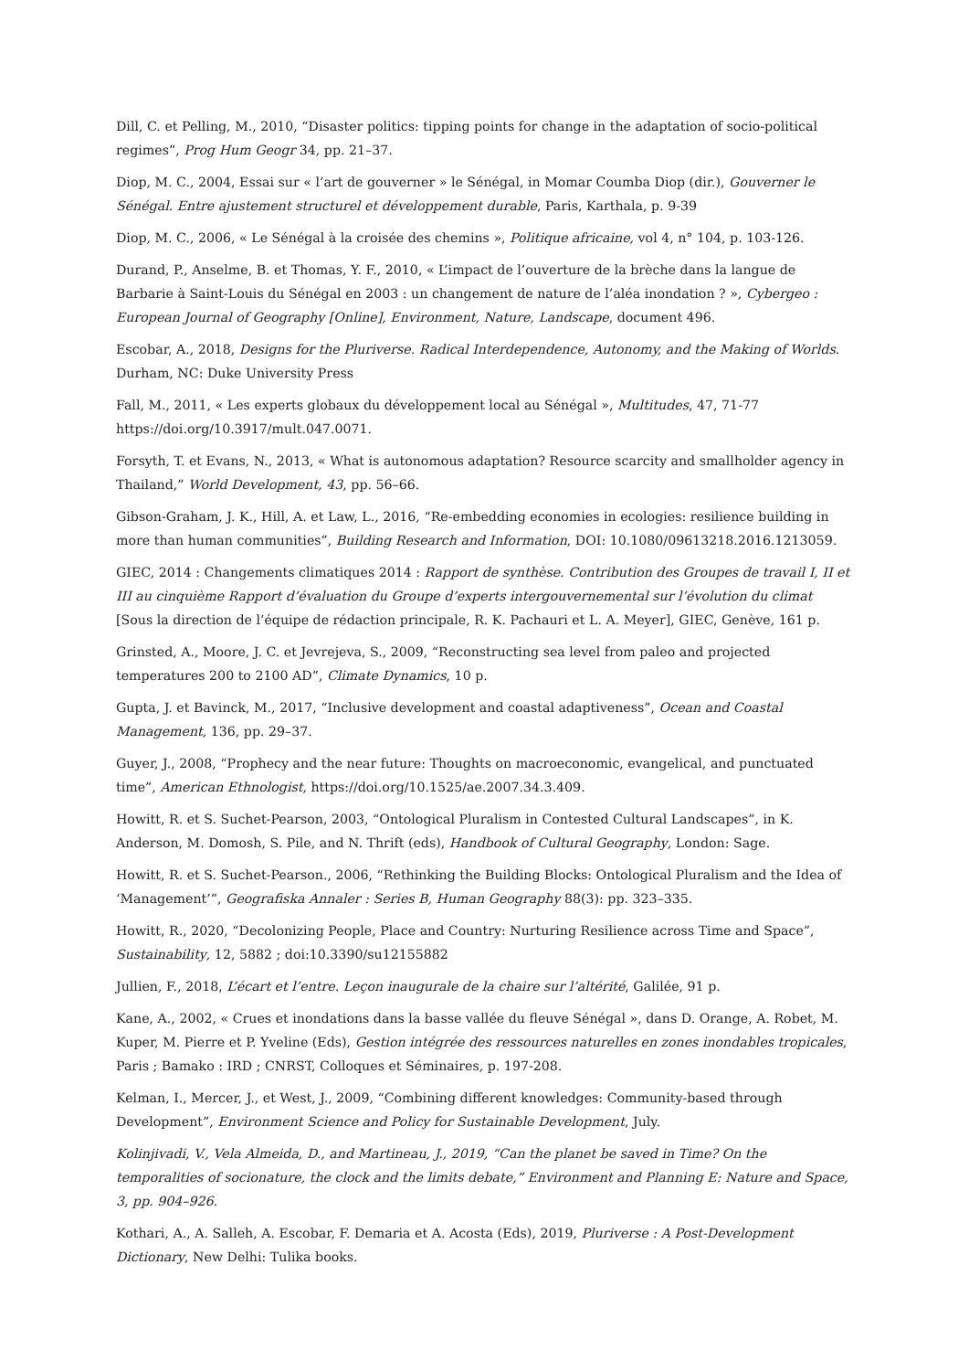Dill, C. et Pelling, M., 2010, “Disaster politics: tipping points for change in the adaptation of socio-political regimes”, Prog Hum Geogr 34, pp. 21–37.
Diop, M. C., 2004, Essai sur « l’art de gouverner » le Sénégal, in Momar Coumba Diop (dir.), Gouverner le Sénégal. Entre ajustement structurel et développement durable, Paris, Karthala, p. 9-39
Diop, M. C., 2006, « Le Sénégal à la croisée des chemins », Politique africaine, vol 4, n° 104, p. 103-126.
Durand, P., Anselme, B. et Thomas, Y. F., 2010, « L’impact de l’ouverture de la brèche dans la langue de Barbarie à Saint-Louis du Sénégal en 2003 : un changement de nature de l’aléa inondation ? », Cybergeo : European Journal of Geography [Online], Environment, Nature, Landscape, document 496.
Escobar, A., 2018, Designs for the Pluriverse. Radical Interdependence, Autonomy, and the Making of Worlds. Durham, NC: Duke University Press
Fall, M., 2011, « Les experts globaux du développement local au Sénégal », Multitudes, 47, 71-77 https://doi.org/10.3917/mult.047.0071.
Forsyth, T. et Evans, N., 2013, « What is autonomous adaptation? Resource scarcity and smallholder agency in Thailand,” World Development, 43, pp. 56–66.
Gibson-Graham, J. K., Hill, A. et Law, L., 2016, “Re-embedding economies in ecologies: resilience building in more than human communities”, Building Research and Information, DOI: 10.1080/09613218.2016.1213059.
GIEC, 2014 : Changements climatiques 2014 : Rapport de synthèse. Contribution des Groupes de travail I, II et III au cinquième Rapport d’évaluation du Groupe d’experts intergouvernemental sur l’évolution du climat [Sous la direction de l’équipe de rédaction principale, R. K. Pachauri et L. A. Meyer], GIEC, Genève, 161 p.
Grinsted, A., Moore, J. C. et Jevrejeva, S., 2009, “Reconstructing sea level from paleo and projected temperatures 200 to 2100 AD”, Climate Dynamics, 10 p.
Gupta, J. et Bavinck, M., 2017, “Inclusive development and coastal adaptiveness”, Ocean and Coastal Management, 136, pp. 29–37.
Guyer, J., 2008, “Prophecy and the near future: Thoughts on macroeconomic, evangelical, and punctuated time”, American Ethnologist, https://doi.org/10.1525/ae.2007.34.3.409.
Howitt, R. et S. Suchet-Pearson, 2003, “Ontological Pluralism in Contested Cultural Landscapes”, in K. Anderson, M. Domosh, S. Pile, and N. Thrift (eds), Handbook of Cultural Geography, London: Sage.
Howitt, R. et S. Suchet-Pearson., 2006, “Rethinking the Building Blocks: Ontological Pluralism and the Idea of ‘Management’”, Geografiska Annaler : Series B, Human Geography 88(3): pp. 323–335.
Howitt, R., 2020, “Decolonizing People, Place and Country: Nurturing Resilience across Time and Space”, Sustainability, 12, 5882 ; doi:10.3390/su12155882
Jullien, F., 2018, L’écart et l’entre. Leçon inaugurale de la chaire sur l’altérité, Galilée, 91 p.
Kane, A., 2002, « Crues et inondations dans la basse vallée du fleuve Sénégal », dans D. Orange, A. Robet, M. Kuper, M. Pierre et P. Yveline (Eds), Gestion intégrée des ressources naturelles en zones inondables tropicales, Paris ; Bamako : IRD ; CNRST, Colloques et Séminaires, p. 197-208.
Kelman, I., Mercer, J., et West, J., 2009, “Combining different knowledges: Community-based through Development”, Environment Science and Policy for Sustainable Development, July.
Kolinjivadi, V., Vela Almeida, D., and Martineau, J., 2019, “Can the planet be saved in Time? On the temporalities of socionature, the clock and the limits debate,” Environment and Planning E: Nature and Space, 3, pp. 904–926.
Kothari, A., A. Salleh, A. Escobar, F. Demaria et A. Acosta (Eds), 2019, Pluriverse : A Post-Development Dictionary, New Delhi: Tulika books.